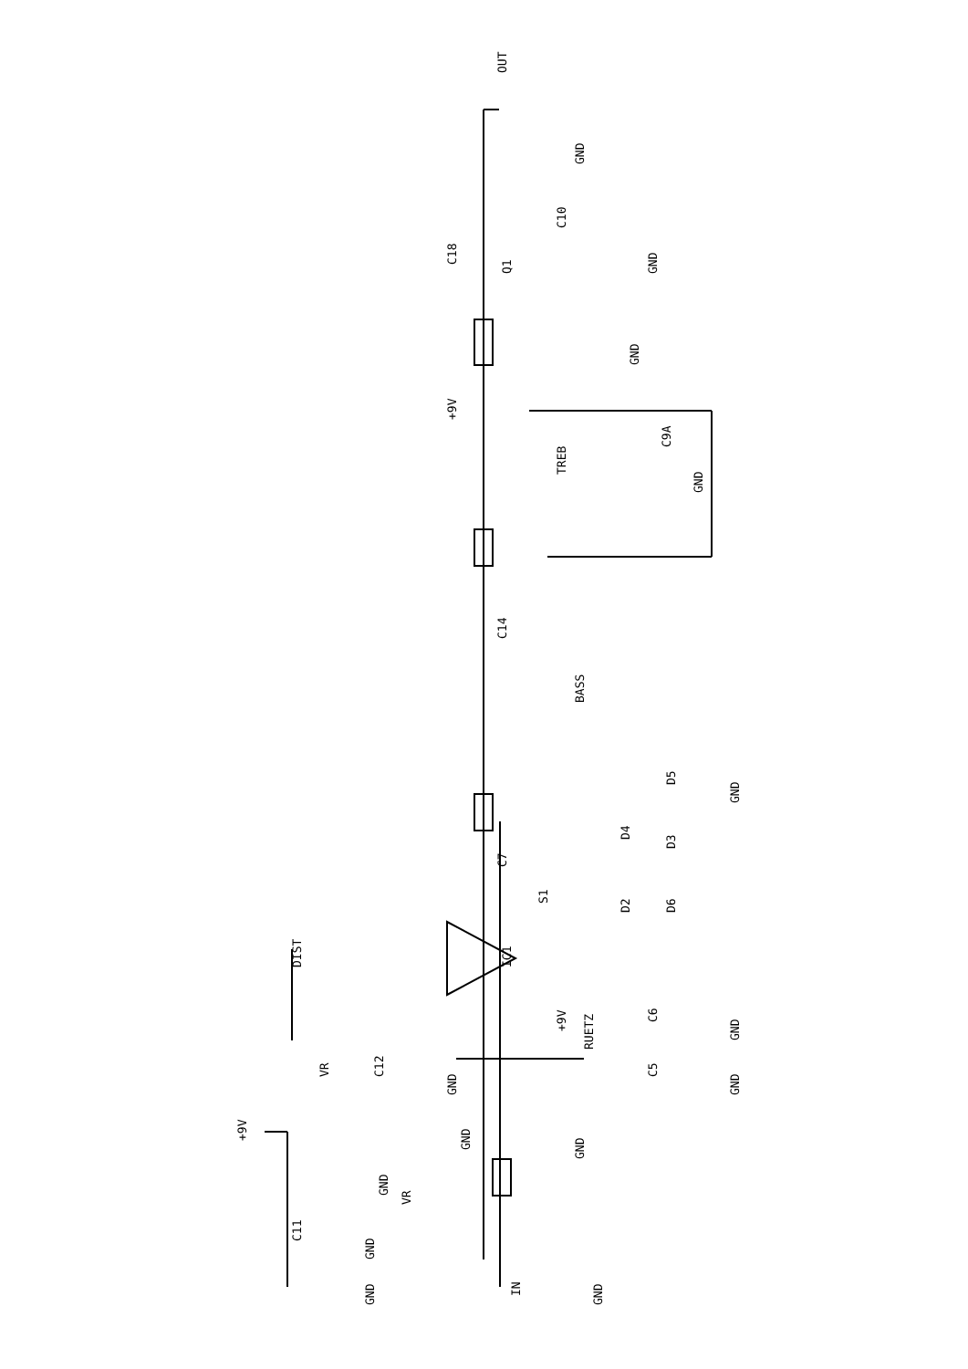OUT
C14
C7
IC1
IN
+9V
Q1
C10
C18
TREB
BASS
C9A
S1
D2
D6
D3
D4
D5
DIST
RUETZ
C5
C6
C12
C11
+9V
VR
VR
+9V
GND
GND
GND
GND
GND
GND
GND
GND
GND
GND
GND
GND
GND
GND